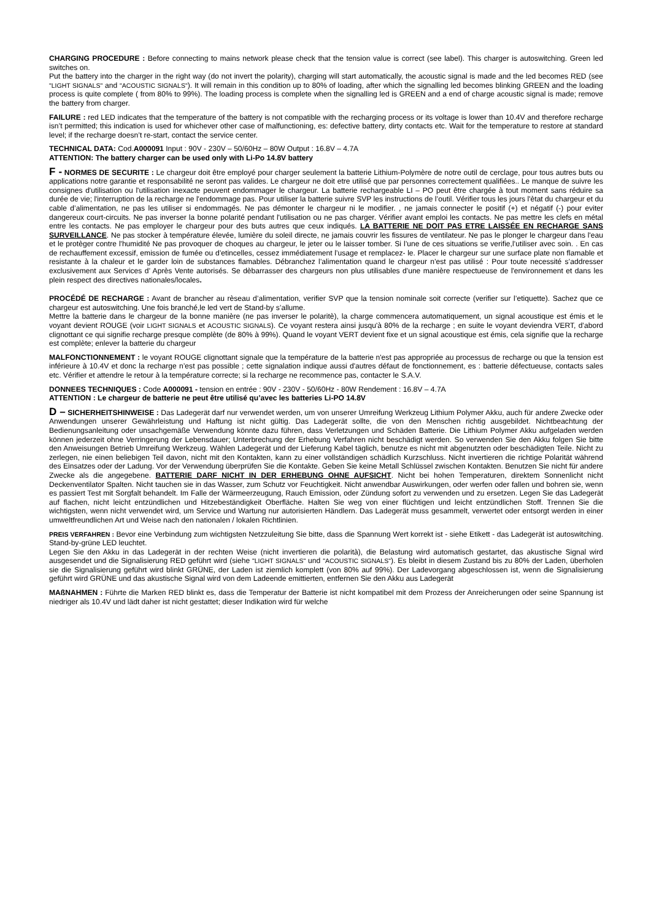CHARGING PROCEDURE : Before connecting to mains network please check that the tension value is correct (see label). This charger is autoswitching. Green led switches on.
Put the battery into the charger in the right way (do not invert the polarity), charging will start automatically, the acoustic signal is made and the led becomes RED (see "LIGHT SIGNALS" and "ACOUSTIC SIGNALS"). It will remain in this condition up to 80% of loading, after which the signalling led becomes blinking GREEN and the loading process is quite complete ( from 80% to 99%). The loading process is complete when the signalling led is GREEN and a end of charge acoustic signal is made; remove the battery from charger.
FAILURE : red LED indicates that the temperature of the battery is not compatible with the recharging process or its voltage is lower than 10.4V and therefore recharge isn’t permitted; this indication is used for whichever other case of malfunctioning, es: defective battery, dirty contacts etc. Wait for the temperature to restore at standard level; if the recharge doesn’t re-start, contact the service center.
TECHNICAL DATA: Cod.A000091 Input : 90V - 230V – 50/60Hz – 80W Output : 16.8V – 4.7A
ATTENTION: The battery charger can be used only with Li-Po 14.8V battery
F - NORMES DE SECURITE : Le chargeur doit être employé pour charger seulement la batterie Lithium-Polymère de notre outil de cerclage, pour tous autres buts ou applications notre garantie et responsabilité ne seront pas valides. Le chargeur ne doit etre utilisé que par personnes correctement qualifiées.. Le manque de suivre les consignes d'utilisation ou l'utilisation inexacte peuvent endommager le chargeur. La batterie rechargeable LI – PO peut être chargée à tout moment sans réduire sa durée de vie; l'interruption de la recharge ne l'endommage pas. Pour utiliser la batterie suivre SVP les instructions de l’outil. Vérifier tous les jours l'ètat du chargeur et du cable d’alimentation, ne pas les utiliser si endommagés. Ne pas démonter le chargeur ni le modifier. , ne jamais connecter le positif (+) et négatif (-) pour eviter dangereux court-circuits. Ne pas inverser la bonne polarité pendant l'utilisation ou ne pas charger. Vérifier avant emploi les contacts. Ne pas mettre les clefs en métal entre les contacts. Ne pas employer le chargeur pour des buts autres que ceux indiqués. LA BATTERIE NE DOIT PAS ETRE LAISSÉE EN RECHARGE SANS SURVEILLANCE. Ne pas stocker à température élevée, lumière du soleil directe, ne jamais couvrir les fissures de ventilateur. Ne pas le plonger le chargeur dans l'eau et le protèger contre l'humidité Ne pas provoquer de choques au chargeur, le jeter ou le laisser tomber. Si l’une de ces situations se verifie,l’utiliser avec soin. . En cas de rechauffement excessif, emission de fumée ou d’etincelles, cessez immédiatement l’usage et remplacez- le. Placer le chargeur sur une surface plate non flamable et resistante à la chaleur et le garder loin de substances flamables. Débranchez l’alimentation quand le chargeur n’est pas utilisé : Pour toute necessité s’addresser exclusivement aux Services d’ Après Vente autorisés. Se dèbarrasser des chargeurs non plus utilisables d'une manière respectueuse de l'environnement et dans les plein respect des directives nationales/locales.
PROCÉDÉ DE RECHARGE : Avant de brancher au rèseau d’alimentation, verifier SVP que la tension nominale soit correcte (verifier sur l’etiquette). Sachez que ce chargeur est autoswitching. Une fois branché,le led vert de Stand-by s’allume.
Mettre la batterie dans le chargeur de la bonne manière (ne pas inverser le polaritè), la charge commencera automatiquement, un signal acoustique est émis et le voyant devient ROUGE (voir LIGHT SIGNALS et ACOUSTIC SIGNALS). Ce voyant restera ainsi jusqu'à 80% de la recharge ; en suite le voyant deviendra VERT, d’abord clignottant ce qui signifie recharge presque complète (de 80% à 99%). Quand le voyant VERT devient fixe et un signal acoustique est émis, cela signifie que la recharge est complète; enlever la batterie du chargeur
MALFONCTIONNEMENT : le voyant ROUGE clignottant signale que la température de la batterie n'est pas appropriée au processus de recharge ou que la tension est inférieure à 10.4V et donc la recharge n’est pas possible ; cette signalation indique aussi d'autres défaut de fonctionnement, es : batterie défectueuse, contacts sales etc. Vérifier et attendre le retour à la température correcte; si la recharge ne recommence pas, contacter le S.A.V.
DONNEES TECHNIQUES : Code A000091 - tension en entrée : 90V - 230V - 50/60Hz - 80W Rendement : 16.8V – 4.7A
ATTENTION : Le chargeur de batterie ne peut être utilisé qu’avec les batteries Li-PO 14.8V
D – SICHERHEITSHINWEISE : Das Ladegerät darf nur verwendet werden, um von unserer Umreifung Werkzeug Lithium Polymer Akku, auch für andere Zwecke oder Anwendungen unserer Gewährleistung und Haftung ist nicht gültig. Das Ladegerät sollte, die von den Menschen richtig ausgebildet. Nichtbeachtung der Bedienungsanleitung oder unsachgemäße Verwendung könnte dazu führen, dass Verletzungen und Schäden Batterie. Die Lithium Polymer Akku aufgeladen werden können jederzeit ohne Verringerung der Lebensdauer; Unterbrechung der Erhebung Verfahren nicht beschädigt werden. So verwenden Sie den Akku folgen Sie bitte den Anweisungen Betrieb Umreifung Werkzeug. Wählen Ladegerät und der Lieferung Kabel täglich, benutze es nicht mit abgenutzten oder beschädigten Teile. Nicht zu zerlegen, nie einen beliebigen Teil davon, nicht mit den Kontakten, kann zu einer vollständigen schädlich Kurzschluss. Nicht invertieren die richtige Polarität während des Einsatzes oder der Ladung. Vor der Verwendung überprüfen Sie die Kontakte. Geben Sie keine Metall Schlüssel zwischen Kontakten. Benutzen Sie nicht für andere Zwecke als die angegebene. BATTERIE DARF NICHT IN DER ERHEBUNG OHNE AUFSICHT. Nicht bei hohen Temperaturen, direktem Sonnenlicht nicht Deckenventilator Spalten. Nicht tauchen sie in das Wasser, zum Schutz vor Feuchtigkeit. Nicht anwendbar Auswirkungen, oder werfen oder fallen und bohren sie, wenn es passiert Test mit Sorgfalt behandelt. Im Falle der Wärmeerzeugung, Rauch Emission, oder Zündung sofort zu verwenden und zu ersetzen. Legen Sie das Ladegerät auf flachen, nicht leicht entzündlichen und Hitzebeständigkeit Oberfläche. Halten Sie weg von einer flüchtigen und leicht entzündlichen Stoff. Trennen Sie die wichtigsten, wenn nicht verwendet wird, um Service und Wartung nur autorisierten Händlern. Das Ladegerät muss gesammelt, verwertet oder entsorgt werden in einer umweltfreundlichen Art und Weise nach den nationalen / lokalen Richtlinien.
PREIS VERFAHREN : Bevor eine Verbindung zum wichtigsten Netzzuleitung Sie bitte, dass die Spannung Wert korrekt ist - siehe Etikett - das Ladegerät ist autoswitching. Stand-by-grüne LED leuchtet.
Legen Sie den Akku in das Ladegerät in der rechten Weise (nicht invertieren die polarità), die Belastung wird automatisch gestartet, das akustische Signal wird ausgesendet und die Signalisierung RED geführt wird (siehe "LIGHT SIGNALS" und "ACOUSTIC SIGNALS"). Es bleibt in diesem Zustand bis zu 80% der Laden, überholen sie die Signalisierung geführt wird blinkt GRÜNE, der Laden ist ziemlich komplett (von 80% auf 99%). Der Ladevorgang abgeschlossen ist, wenn die Signalisierung geführt wird GRÜNE und das akustische Signal wird von dem Ladeende emittierten, entfernen Sie den Akku aus Ladegerät
MAßNAHMEN : Führte die Marken RED blinkt es, dass die Temperatur der Batterie ist nicht kompatibel mit dem Prozess der Anreicherungen oder seine Spannung ist niedriger als 10.4V und lädt daher ist nicht gestattet; dieser Indikation wird für welche